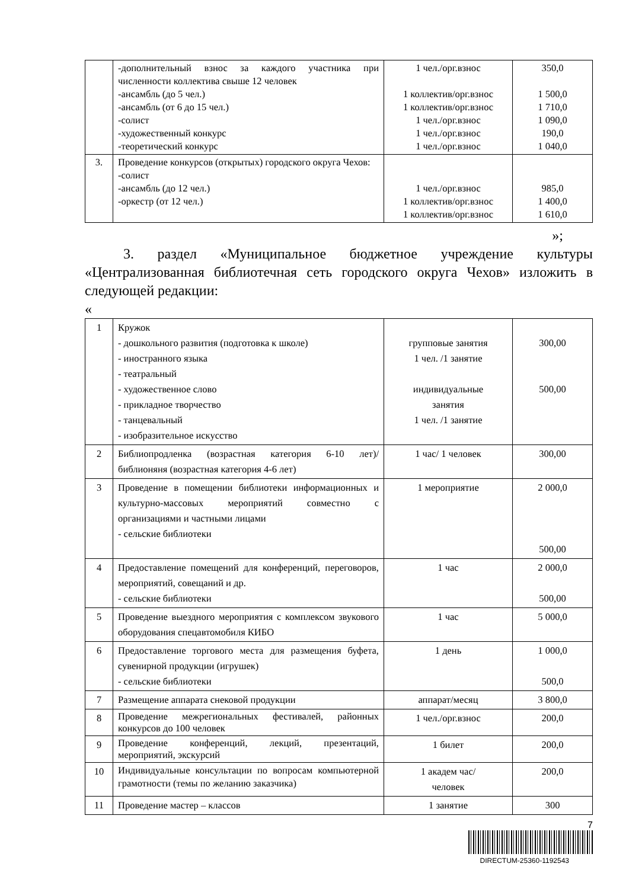| | -дополнительный взнос за каждого участника при численности коллектива свыше 12 человек -ансамбль (до 5 чел.) -ансамбль (от 6 до 15 чел.) -солист -художественный конкурс -теоретический конкурс | 1 чел./орг.взнос 1 коллектив/орг.взнос 1 коллектив/орг.взнос 1 чел./орг.взнос 1 чел./орг.взнос 1 чел./орг.взнос | 350,0 1 500,0 1 710,0 1 090,0 190,0 1 040,0 |
| 3. | Проведение конкурсов (открытых) городского округа Чехов: -солист -ансамбль (до 12 чел.) -оркестр (от 12 чел.) | 1 чел./орг.взнос 1 коллектив/орг.взнос 1 коллектив/орг.взнос | 985,0 1 400,0 1 610,0 |
»;
3. раздел «Муниципальное бюджетное учреждение культуры «Централизованная библиотечная сеть городского округа Чехов» изложить в следующей редакции:
«
| 1 | Кружок - дошкольного развития (подготовка к школе) - иностранного языка - театральный - художественное слово - прикладное творчество - танцевальный - изобразительное искусство | групповые занятия 1 чел. /1 занятие индивидуальные занятия 1 чел. /1 занятие | 300,00 500,00 |
| 2 | Библиопродленка (возрастная категория 6-10 лет)/ библионяня (возрастная категория 4-6 лет) | 1 час/ 1 человек | 300,00 |
| 3 | Проведение в помещении библиотеки информационных и культурно-массовых мероприятий совместно с организациями и частными лицами - сельские библиотеки | 1 мероприятие | 2 000,0 500,00 |
| 4 | Предоставление помещений для конференций, переговоров, мероприятий, совещаний и др. - сельские библиотеки | 1 час | 2 000,0 500,00 |
| 5 | Проведение выездного мероприятия с комплексом звукового оборудования спецавтомобиля КИБО | 1 час | 5 000,0 |
| 6 | Предоставление торгового места для размещения буфета, сувенирной продукции (игрушек) - сельские библиотеки | 1 день | 1 000,0 500,0 |
| 7 | Размещение аппарата снековой продукции | аппарат/месяц | 3 800,0 |
| 8 | Проведение межрегиональных фестивалей, районных конкурсов до 100 человек | 1 чел./орг.взнос | 200,0 |
| 9 | Проведение конференций, лекций, презентаций, мероприятий, экскурсий | 1 билет | 200,0 |
| 10 | Индивидуальные консультации по вопросам компьютерной грамотности (темы по желанию заказчика) | 1 академ час/ человек | 200,0 |
| 11 | Проведение мастер – классов | 1 занятие | 300 |
7
DIRECTUM-25360-1192543